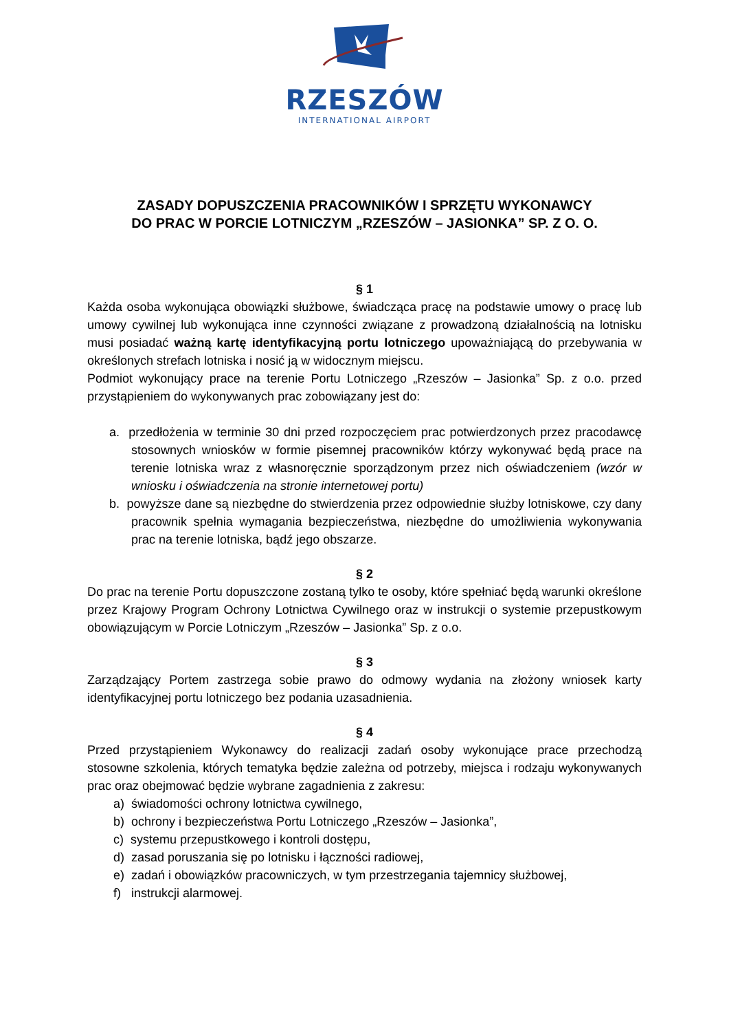RZESZÓW
INTERNATIONAL AIRPORT
ZASADY DOPUSZCZENIA PRACOWNIKÓW I SPRZĘTU WYKONAWCY
DO PRAC W PORCIE LOTNICZYM „RZESZÓW – JASIONKA” SP. Z O. O.
§ 1
Każda osoba wykonująca obowiązki służbowe, świadcząca pracę na podstawie umowy o pracę lub umowy cywilnej lub wykonująca inne czynności związane z prowadzoną działalnością na lotnisku musi posiadać ważną kartę identyfikacyjną portu lotniczego upoważniającą do przebywania w określonych strefach lotniska i nosić ją w widocznym miejscu.
Podmiot wykonujący prace na terenie Portu Lotniczego „Rzeszów – Jasionka” Sp. z o.o. przed przystąpieniem do wykonywanych prac zobowiązany jest do:
a. przedłożenia w terminie 30 dni przed rozpoczęciem prac potwierdzonych przez pracodawcę stosownych wniosków w formie pisemnej pracowników którzy wykonywać będą prace na terenie lotniska wraz z własnoręcznie sporządzonym przez nich oświadczeniem (wzór w wniosku i oświadczenia na stronie internetowej portu)
b. powyższe dane są niezbędne do stwierdzenia przez odpowiednie służby lotniskowe, czy dany pracownik spełnia wymagania bezpieczeństwa, niezbędne do umożliwienia wykonywania prac na terenie lotniska, bądź jego obszarze.
§ 2
Do prac na terenie Portu dopuszczone zostaną tylko te osoby, które spełniać będą warunki określone przez Krajowy Program Ochrony Lotnictwa Cywilnego oraz w instrukcji o systemie przepustkowym obowiązującym w Porcie Lotniczym „Rzeszów – Jasionka” Sp. z o.o.
§ 3
Zarządzający Portem zastrzega sobie prawo do odmowy wydania na złożony wniosek karty identyfikacyjnej portu lotniczego bez podania uzasadnienia.
§ 4
Przed przystąpieniem Wykonawcy do realizacji zadań osoby wykonujące prace przechodzą stosowne szkolenia, których tematyka będzie zależna od potrzeby, miejsca i rodzaju wykonywanych prac oraz obejmować będzie wybrane zagadnienia z zakresu:
a) świadomości ochrony lotnictwa cywilnego,
b) ochrony i bezpieczeństwa Portu Lotniczego „Rzeszów – Jasionka”,
c) systemu przepustkowego i kontroli dostępu,
d) zasad poruszania się po lotnisku i łączności radiowej,
e) zadań i obowiązków pracowniczych, w tym przestrzegania tajemnicy służbowej,
f) instrukcji alarmowej.